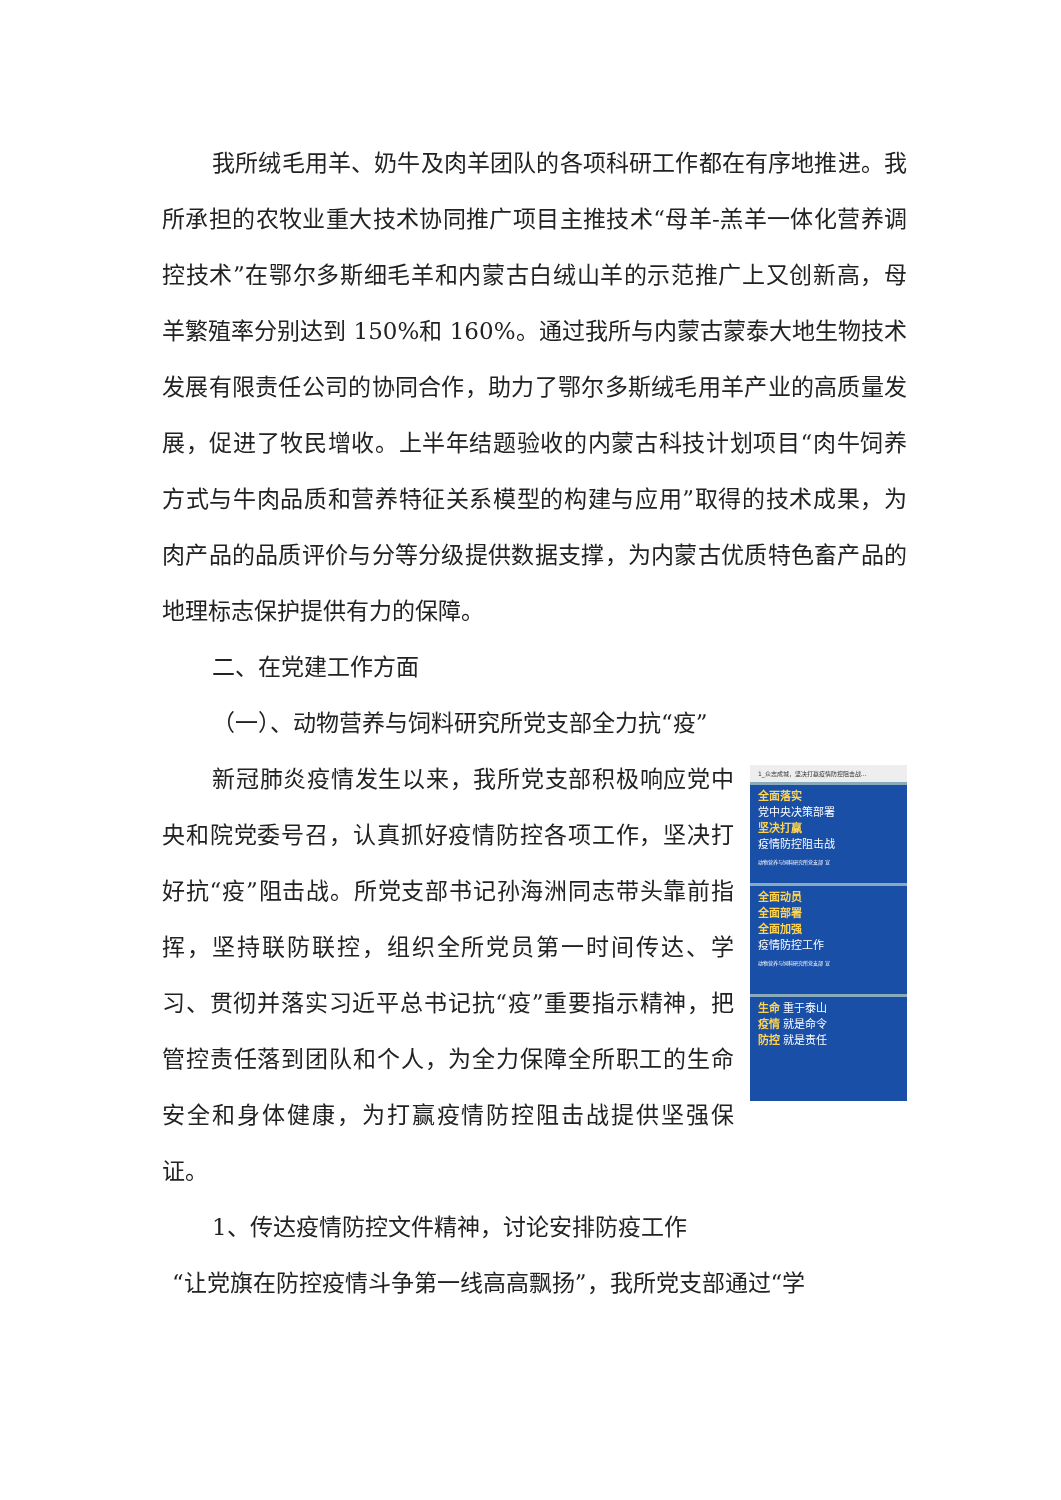我所绒毛用羊、奶牛及肉羊团队的各项科研工作都在有序地推进。我所承担的农牧业重大技术协同推广项目主推技术“母羊-羔羊一体化营养调控技术”在鄂尔多斯细毛羊和内蒙古白绒山羊的示范推广上又创新高，母羊繁殖率分别达到 150%和 160%。通过我所与内蒙古蒙泰大地生物技术发展有限责任公司的协同合作，助力了鄂尔多斯绒毛用羊产业的高质量发展，促进了牧民增收。上半年结题验收的内蒙古科技计划项目“肉牛饲养方式与牛肉品质和营养特征关系模型的构建与应用”取得的技术成果，为肉产品的品质评价与分等分级提供数据支撑，为内蒙古优质特色畜产品的地理标志保护提供有力的保障。
二、在党建工作方面
（一）、动物营养与饲料研究所党支部全力抗“疫”
新冠肺炎疫情发生以来，我所党支部积极响应党中央和院党委号召，认真抓好疫情防控各项工作，坚决打好抗“疫”阻击战。所党支部书记孙海洲同志带头靠前指挥，坚持联防联控，组织全所党员第一时间传达、学习、贯彻并落实习近平总书记抗“疫”重要指示精神，把管控责任落到团队和个人，为全力保障全所职工的生命安全和身体健康，为打赢疫情防控阻击战提供坚强保证。
1_众志成城，坚决打赢疫情防控阻击战…
全面落实
党中央决策部署
坚决打赢
疫情防控阻击战
动物营养与饲料研究所党支部 宣
全面动员
全面部署
全面加强
疫情防控工作
动物营养与饲料研究所党支部 宣
生命 重于泰山
疫情 就是命令
防控 就是责任
1、传达疫情防控文件精神，讨论安排防疫工作
“让党旗在防控疫情斗争第一线高高飘扬”，我所党支部通过“学